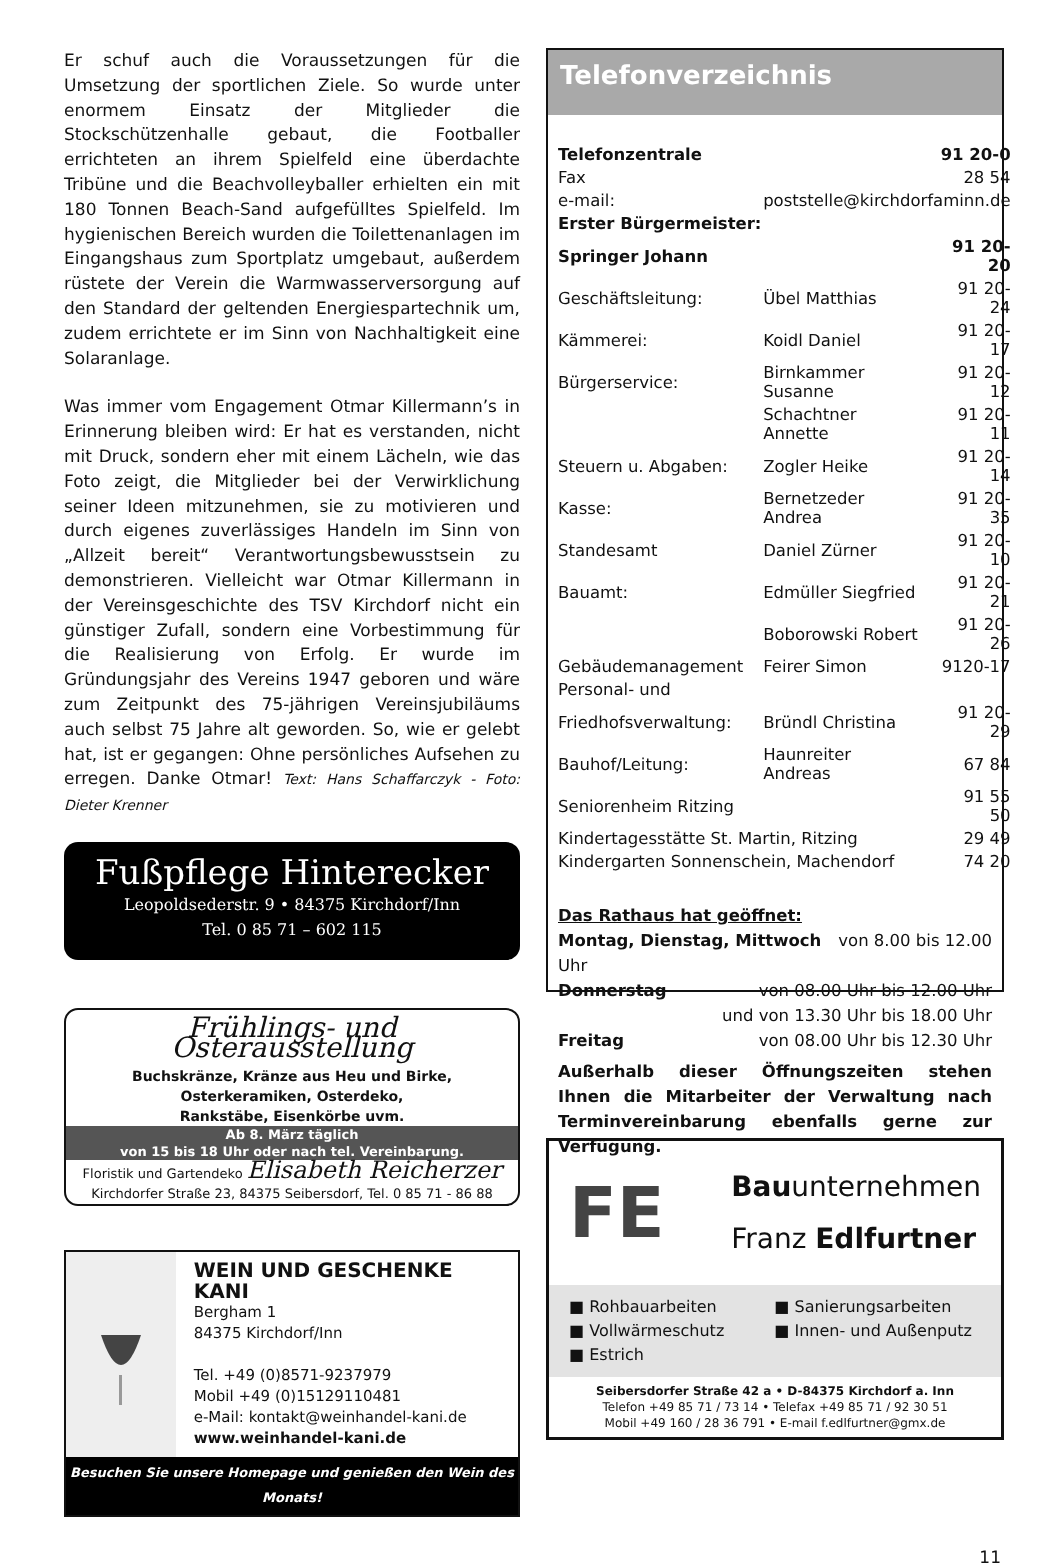Er schuf auch die Voraussetzungen für die Umsetzung der sportlichen Ziele. So wurde unter enormem Einsatz der Mitglieder die Stockschützenhalle gebaut, die Footballer errichteten an ihrem Spielfeld eine überdachte Tribüne und die Beachvolleyballer erhielten ein mit 180 Tonnen Beach-Sand aufgefülltes Spielfeld. Im hygienischen Bereich wurden die Toilettenanlagen im Eingangshaus zum Sportplatz umgebaut, außerdem rüstete der Verein die Warmwasserversorgung auf den Standard der geltenden Energiespartechnik um, zudem errichtete er im Sinn von Nachhaltigkeit eine Solaranlage.
Was immer vom Engagement Otmar Killermann’s in Erinnerung bleiben wird: Er hat es verstanden, nicht mit Druck, sondern eher mit einem Lächeln, wie das Foto zeigt, die Mitglieder bei der Verwirklichung seiner Ideen mitzunehmen, sie zu motivieren und durch eigenes zuverlässiges Handeln im Sinn von „Allzeit bereit“ Verantwortungsbewusstsein zu demonstrieren. Vielleicht war Otmar Killermann in der Vereinsgeschichte des TSV Kirchdorf nicht ein günstiger Zufall, sondern eine Vorbestimmung für die Realisierung von Erfolg. Er wurde im Gründungsjahr des Vereins 1947 geboren und wäre zum Zeitpunkt des 75-jährigen Vereinsjubiläums auch selbst 75 Jahre alt geworden. So, wie er gelebt hat, ist er gegangen: Ohne persönliches Aufsehen zu erregen. Danke Otmar! Text: Hans Schaffarczyk - Foto: Dieter Krenner
Fußpflege Hinterecker
Leopoldsederstr. 9 • 84375 Kirchdorf/Inn
Tel. 0 85 71 – 602 115
Frühlings- und Osterausstellung
Buchskränze, Kränze aus Heu und Birke,
Osterkeramiken, Osterdeko,
Rankstäbe, Eisenkörbe uvm.
Ab 8. März täglich
von 15 bis 18 Uhr oder nach tel. Vereinbarung.
Floristik und Gartendeko Elisabeth Reicherzer
Kirchdorfer Straße 23, 84375 Seibersdorf, Tel. 0 85 71 - 86 88
WEIN UND GESCHENKE KANI
Bergham 1
84375 Kirchdorf/Inn
Tel. +49 (0)8571-9237979
Mobil +49 (0)15129110481
e-Mail: kontakt@weinhandel-kani.de
www.weinhandel-kani.de
Besuchen Sie unsere Homepage und genießen den Wein des Monats!
Telefonverzeichnis
| Telefonzentrale | | 91 20-0 |
| Fax | | 28 54 |
| e-mail: | poststelle@kirchdorfaminn.de | |
| Erster Bürgermeister: | | |
| Springer Johann | | 91 20-20 |
| Geschäftsleitung: | Übel Matthias | 91 20-24 |
| Kämmerei: | Koidl Daniel | 91 20-17 |
| Bürgerservice: | Birnkammer Susanne | 91 20-12 |
| | Schachtner Annette | 91 20-11 |
| Steuern u. Abgaben: | Zogler Heike | 91 20-14 |
| Kasse: | Bernetzeder Andrea | 91 20-35 |
| Standesamt | Daniel Zürner | 91 20-10 |
| Bauamt: | Edmüller Siegfried | 91 20-21 |
| | Boborowski Robert | 91 20-26 |
| Gebäudemanagement | Feirer Simon | 9120-17 |
| Personal- und | | |
| Friedhofsverwaltung: | Bründl Christina | 91 20-29 |
| Bauhof/Leitung: | Haunreiter Andreas | 67 84 |
| Seniorenheim Ritzing | | 91 55 50 |
| Kindertagesstätte St. Martin, Ritzing | | 29 49 |
| Kindergarten Sonnenschein, Machendorf | | 74 20 |
Das Rathaus hat geöffnet:
Montag, Dienstag, Mittwoch von 8.00 bis 12.00
Uhr
Donnerstag von 08.00 Uhr bis 12.00 Uhr
und von 13.30 Uhr bis 18.00 Uhr
Freitag von 08.00 Uhr bis 12.30 Uhr
Außerhalb dieser Öffnungszeiten stehen Ihnen die Mitarbeiter der Verwaltung nach Terminvereinbarung ebenfalls gerne zur Verfügung.
FE
Bauunternehmen
Franz Edlfurtner
■ Rohbauarbeiten
■ Vollwärmeschutz
■ Estrich
■ Sanierungsarbeiten
■ Innen- und Außenputz
Seibersdorfer Straße 42 a • D-84375 Kirchdorf a. Inn
Telefon +49 85 71 / 73 14 • Telefax +49 85 71 / 92 30 51
Mobil +49 160 / 28 36 791 • E-mail f.edlfurtner@gmx.de
11